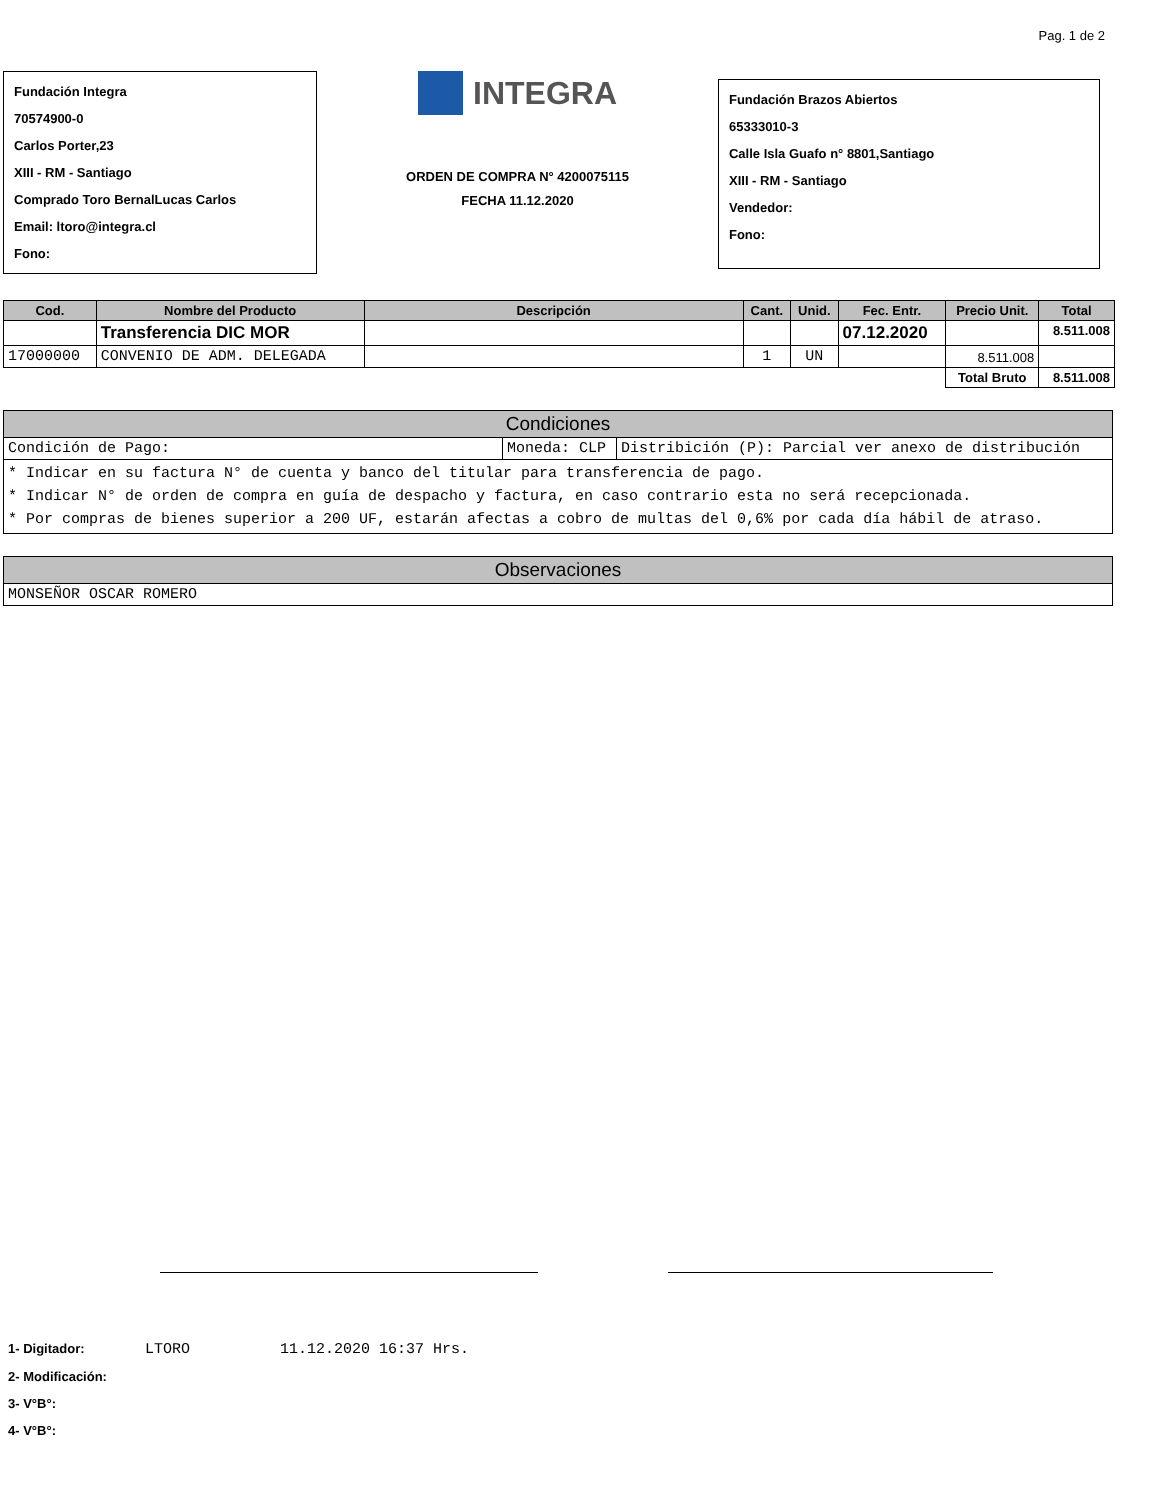Pag. 1 de 2
Fundación Integra
70574900-0
Carlos Porter,23
XIII - RM - Santiago
Comprado Toro BernalLucas Carlos
Email: ltoro@integra.cl
Fono:
INTEGRA
ORDEN DE COMPRA N° 4200075115
FECHA 11.12.2020
Fundación Brazos Abiertos
65333010-3
Calle Isla Guafo n° 8801,Santiago
XIII - RM - Santiago
Vendedor:
Fono:
| Cod. | Nombre del Producto | Descripción | Cant. | Unid. | Fec. Entr. | Precio Unit. | Total |
| --- | --- | --- | --- | --- | --- | --- | --- |
| | Transferencia DIC MOR | | | | 07.12.2020 | | 8.511.008 |
| 17000000 | CONVENIO DE ADM. DELEGADA | | 1 | UN | | 8.511.008 | |
| | | | | | | Total Bruto | 8.511.008 |
| Condiciones | | |
| --- | --- | --- |
| Condición de Pago: | Moneda: CLP | Distribición (P): Parcial ver anexo de distribución |
| * Indicar en su factura N° de cuenta y banco del titular para transferencia de pago. * Indicar N° de orden de compra en guía de despacho y factura, en caso contrario esta no será recepcionada. * Por compras de bienes superior a 200 UF, estarán afectas a cobro de multas del 0,6% por cada día hábil de atraso. | | |
| Observaciones |
| --- |
| MONSEÑOR OSCAR ROMERO |
1- Digitador: LTORO 11.12.2020 16:37 Hrs.
2- Modificación:
3- V°B°:
4- V°B°: